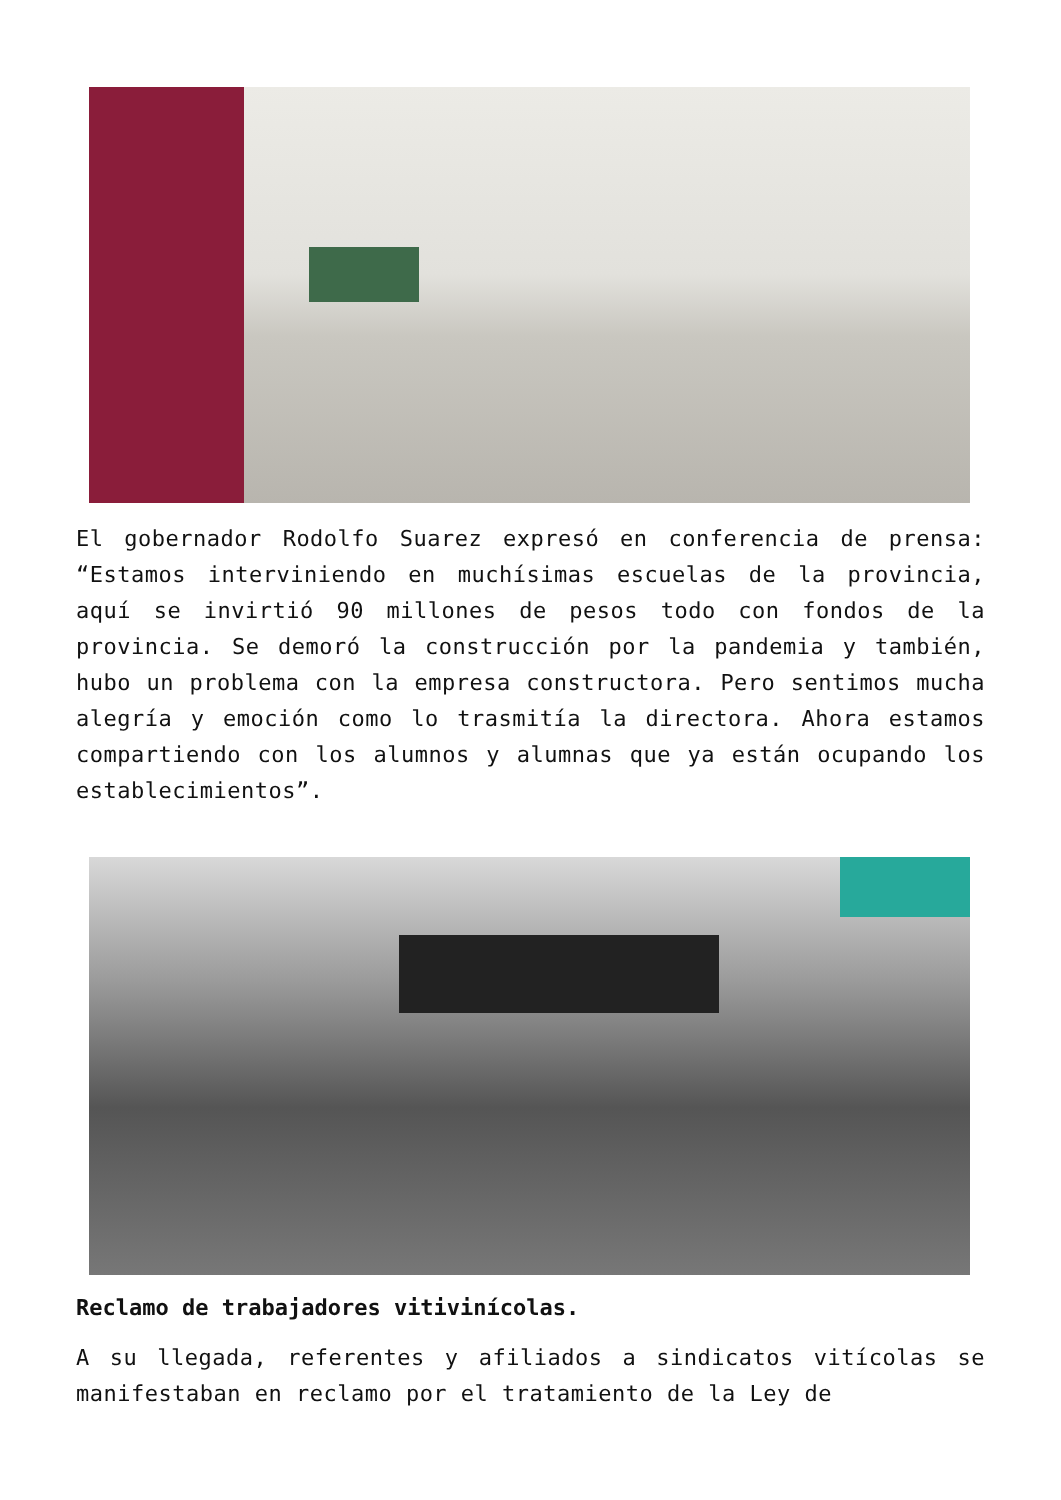El gobernador Rodolfo Suarez expresó en conferencia de prensa: “Estamos interviniendo en muchísimas escuelas de la provincia, aquí se invirtió 90 millones de pesos todo con fondos de la provincia. Se demoró la construcción por la pandemia y también, hubo un problema con la empresa constructora. Pero sentimos mucha alegría y emoción como lo trasmitía la directora. Ahora estamos compartiendo con los alumnos y alumnas que ya están ocupando los establecimientos”.
Reclamo de trabajadores vitivinícolas.
A su llegada, referentes y afiliados a sindicatos vitícolas se manifestaban en reclamo por el tratamiento de la Ley de